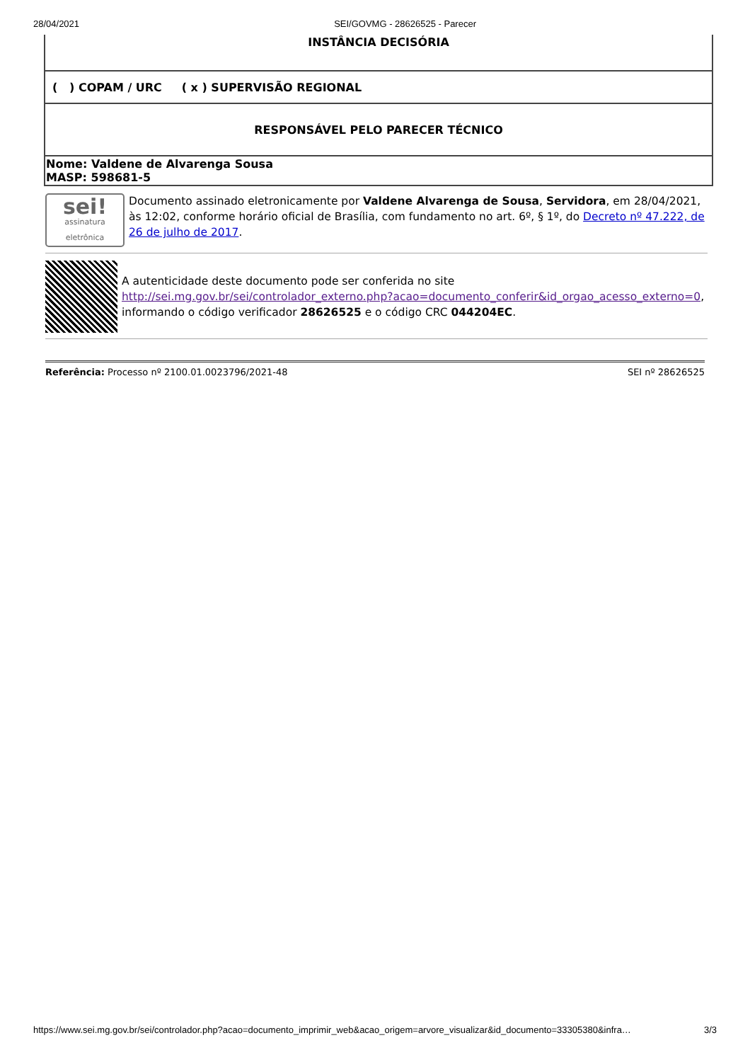28/04/2021 SEI/GOVMG - 28626525 - Parecer
| INSTÂNCIA DECISÓRIA |
| ( ) COPAM / URC ( x ) SUPERVISÃO REGIONAL |
| RESPONSÁVEL PELO PARECER TÉCNICO |
| Nome: Valdene de Alvarenga Sousa MASP: 598681-5 |
sei!
assinatura eletrônica
Documento assinado eletronicamente por Valdene Alvarenga de Sousa, Servidora, em 28/04/2021, às 12:02, conforme horário oficial de Brasília, com fundamento no art. 6º, § 1º, do Decreto nº 47.222, de 26 de julho de 2017.
A autenticidade deste documento pode ser conferida no site http://sei.mg.gov.br/sei/controlador_externo.php?acao=documento_conferir&id_orgao_acesso_externo=0, informando o código verificador 28626525 e o código CRC 044204EC.
Referência: Processo nº 2100.01.0023796/2021-48 SEI nº 28626525
https://www.sei.mg.gov.br/sei/controlador.php?acao=documento_imprimir_web&acao_origem=arvore_visualizar&id_documento=33305380&infra… 3/3